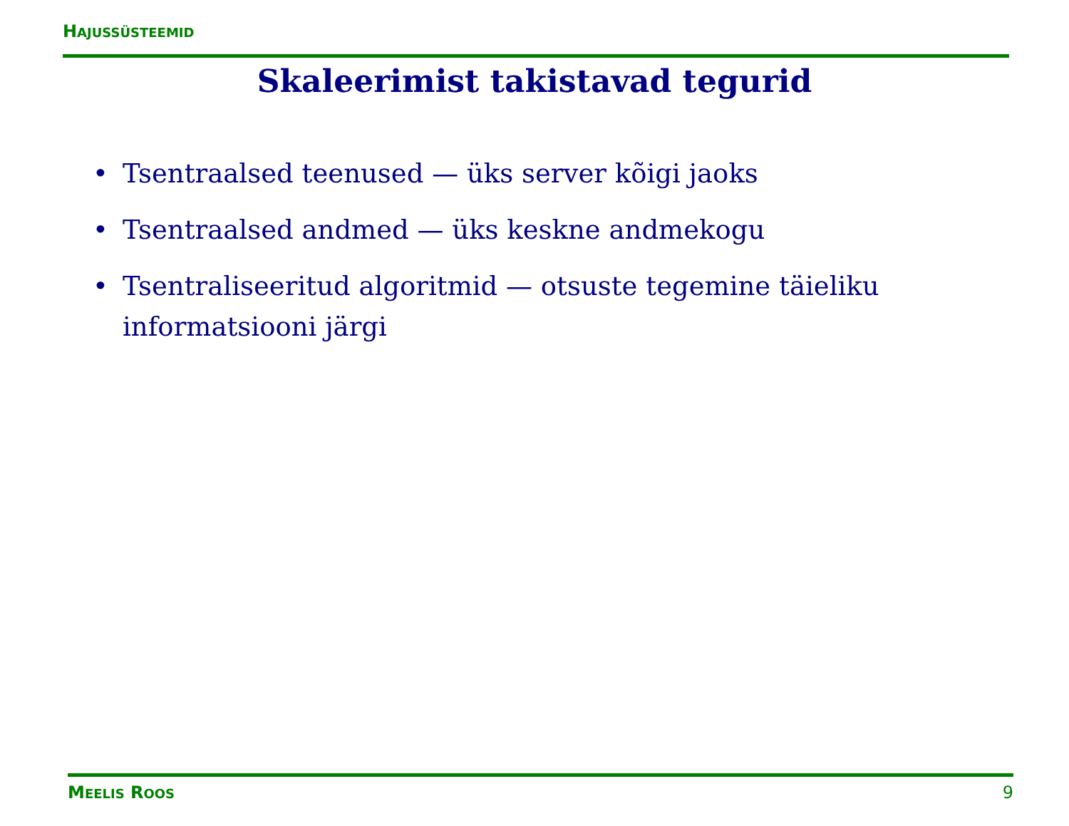HAJUSSÜSTEEMID
Skaleerimist takistavad tegurid
• Tsentraalsed teenused — üks server kõigi jaoks
• Tsentraalsed andmed — üks keskne andmekogu
• Tsentraliseeritud algoritmid — otsuste tegemine täieliku informatsiooni järgi
MEELIS ROOS 9